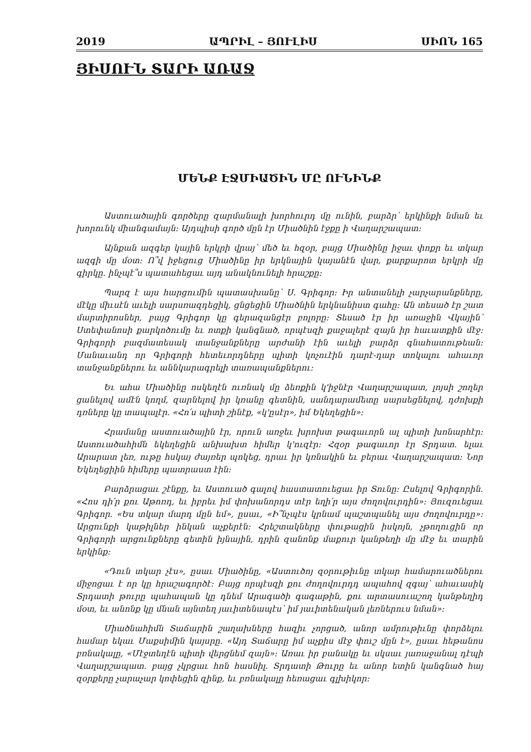2019 ԱՊՐԻԼ – ՅՈՒԼԻՍ ՍԻՈՆ 165
ՅԻՍՈՒՆ ՏԱՐԻ ԱՌԱՋ
ՄԵՆՔ ԷՋՄԻԱԾԻՆ ՄԸ ՈՒՆԻՆՔ
Աստուածային գործերը զարմանալի խորհուրդ մը ունին, բարձր՝ երկինքի նման եւ խորունկ միանգամայն։ Այդպիսի գործ մըն էր Միածնին էջքը ի Վաղարշապատ։
Այնքան ազգեր կային երկրի վրայ՝ մեծ եւ հզօր, բայց Միածինը իջաւ փոքր եւ տկար ազգի մը մօտ։ Ո՞վ իջեցուց Միածինը իր երկնային կայանէն վար, քարքարոտ երկրի մը գիրկը. ինչպէ՞ս պատահեցաւ այդ անակնունելի հրաշքը։
Պարզ է այս հարցումին պատասխանը՝ Ս. Գրիգոր։ Իր անտանելի չարչարանքները, մէկը միւսէն աւելի սարսռազդեցիկ, ցնցեցին Միածնին երկնանիստ գահը։ Ան տեսած էր շատ մարտիրոսներ, բայց Գրիգոր կը գերազանցէր բոլորը։ Տեսած էր իր առաջին Վկային՝ Ստեփանոսի քարկոծումը եւ ոտքի կանգնած, որպէսզի քաջալերէ զայն իր հաւատքին մէջ։ Գրիգորի բազմատեսակ տանջանքները արժանի էին աւելի բարձր գնահատութեան։ Մանաւանդ որ Գրիգորի հետեւորդները պիտի կոչուէին դարէ-դար տոկալու ահաւոր տանջանքներու եւ աննկարագրելի տառապանքներու։
Եւ ահա Միածինը ոսկեղէն ուռնակ մը ձեռքին կ'իջնէր Վաղարշապատ, լոյսի շողեր ցանելով ամէն կողմ, զարնելով իր կռանը գետնին, սանդարամետը սարսեցնելով, դժոխքի դռները կը տապալէր. «Հո՛ս պիտի շինէք, «կ'ըսէր», իմ Եկեղեցին»։
Հրամանը աստուածային էր, որուն առջեւ խրոխտ թագաւորն ալ պիտի խոնարհէր։ Աստուածահիմն եկեղեցին անխախտ հիմեր կ'ուզէր։ Հզօր թագաւոր էր Տրդատ. ելաւ Արարատ լեռ, ութը հսկայ ժայռեր պոկեց, դրաւ իր կռնակին եւ բերաւ Վաղարշապատ։ Նոր Եկեղեցիին հիմերը պատրաստ էին։
Բարձրացաւ շէնքը, եւ Աստուած գալով հաստատուեցաւ իր Տունը։ Ըսելով Գրիգորին. «Հոս դի՛ր քու Աթոռդ, եւ իբրեւ իմ փոխանորդս տէր եղի՛ր այս ժողովուրդին»։ Յուզուեցաւ Գրիգոր. «Ես տկար մարդ մըն եմ», ըսաւ, «Ի՞նչպէս կրնամ պաշտպանել այս ժողովուրդը»։ Արցունքի կաթիլներ ինկան աչքերէն։ Հրեշտակները փութացին իսկոյն, չթողուցին որ Գրիգորի արցունքները գետին իյնային, դրին զանոնք մաքուր կանթեղի մը մէջ եւ տարին երկինք։
«Դուն տկար չէս», ըսաւ Միածինը, «Աստուծոյ զօրութիւնը տկար համարուածներու միջոցաւ է որ կը հրաշագործէ։ Բայց որպէսզի քու ժողովուրդդ ապահով զգայ՝ ահաւասիկ Տրդատի թուրը պահապան կը դնեմ Արագածի գագաթին, քու արտասուաշող կանթեղիդ մօտ, եւ անոնք կը մնան այնտեղ յաւիտենապէս՝ իմ յաւիտենական լեռներուս նման»։
Միածնահիմն Տաճարին շաղախները հազիւ չորցած, անոր ամրութիւնը փորձելու համար եկաւ Մաքսիմին կայսրը. «Այդ Տաճարը իմ աչքիս մէջ փուշ մըն է», ըսաւ հեթանոս բռնակալը, «Մէջտեղէն պիտի վերցնեմ զայն»։ Առաւ իր բանակը եւ սկսաւ յառաջանալ դէպի Վաղարշապատ. բայց չկրցաւ հոն հասնիլ. Տրդատի Թուրը եւ անոր ետին կանգնած հայ զօրքերը չարաչար կոփեցին զինք, եւ բռնակալը հեռացաւ գլխիկոր։